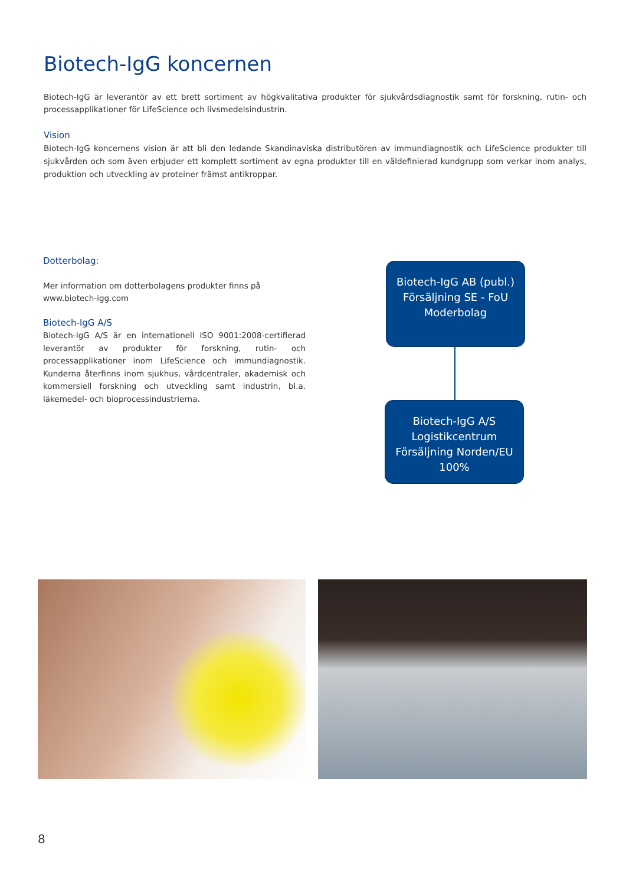Biotech-IgG koncernen
Biotech-IgG är leverantör av ett brett sortiment av högkvalitativa produkter för sjukvårdsdiagnostik samt för forskning, rutin- och processapplikationer för LifeScience och livsmedelsindustrin.
Vision
Biotech-IgG koncernens vision är att bli den ledande Skandinaviska distributören av immundiagnostik och LifeScience produkter till sjukvården och som även erbjuder ett komplett sortiment av egna produkter till en väldefinierad kundgrupp som verkar inom analys, produktion och utveckling av proteiner främst antikroppar.
Dotterbolag:
Mer information om dotterbolagens produkter finns på www.biotech-igg.com
Biotech-IgG A/S
Biotech-IgG A/S är en internationell ISO 9001:2008-certifierad leverantör av produkter för forskning, rutin- och processapplikationer inom LifeScience och immundiagnostik. Kunderna återfinns inom sjukhus, vårdcentraler, akademisk och kommersiell forskning och utveckling samt industrin, bl.a. läkemedel- och bioprocessindustrierna.
Biotech-IgG AB (publ.)
Försäljning SE - FoU
Moderbolag
Biotech-IgG A/S
Logistikcentrum
Försäljning Norden/EU
100%
8